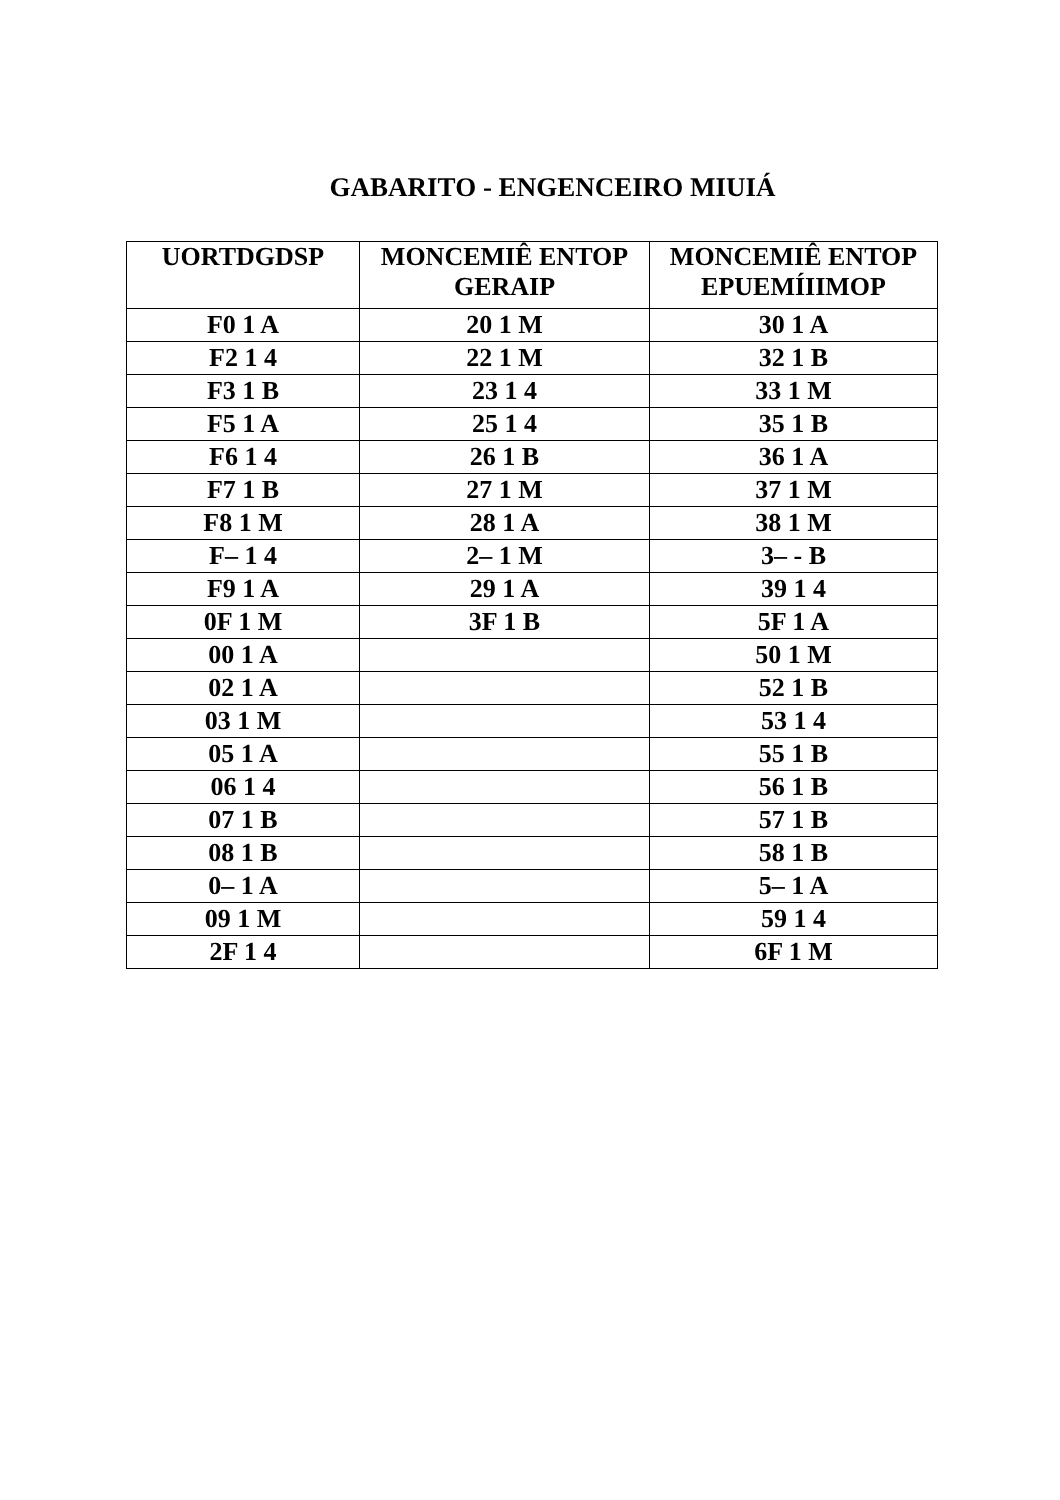GABARITO - ENGENCEIRO MIUIÁ
| UORTDGDSP | MONCEMIÊ ENTOP GERAIP | MONCEMIÊ ENTOP EPUEMÍIIMOP |
| --- | --- | --- |
| F0 1 A | 20 1 M | 30 1 A |
| F2 1 4 | 22 1 M | 32 1 B |
| F3 1 B | 23 1 4 | 33 1 M |
| F5 1 A | 25 1 4 | 35 1 B |
| F6 1 4 | 26 1 B | 36 1 A |
| F7 1 B | 27 1 M | 37 1 M |
| F8 1 M | 28 1 A | 38 1 M |
| F– 1 4 | 2– 1 M | 3– - B |
| F9 1 A | 29 1 A | 39 1 4 |
| 0F 1 M | 3F 1 B | 5F 1 A |
| 00 1 A | | 50 1 M |
| 02 1 A | | 52 1 B |
| 03 1 M | | 53 1 4 |
| 05 1 A | | 55 1 B |
| 06 1 4 | | 56 1 B |
| 07 1 B | | 57 1 B |
| 08 1 B | | 58 1 B |
| 0– 1 A | | 5– 1 A |
| 09 1 M | | 59 1 4 |
| 2F 1 4 | | 6F 1 M |